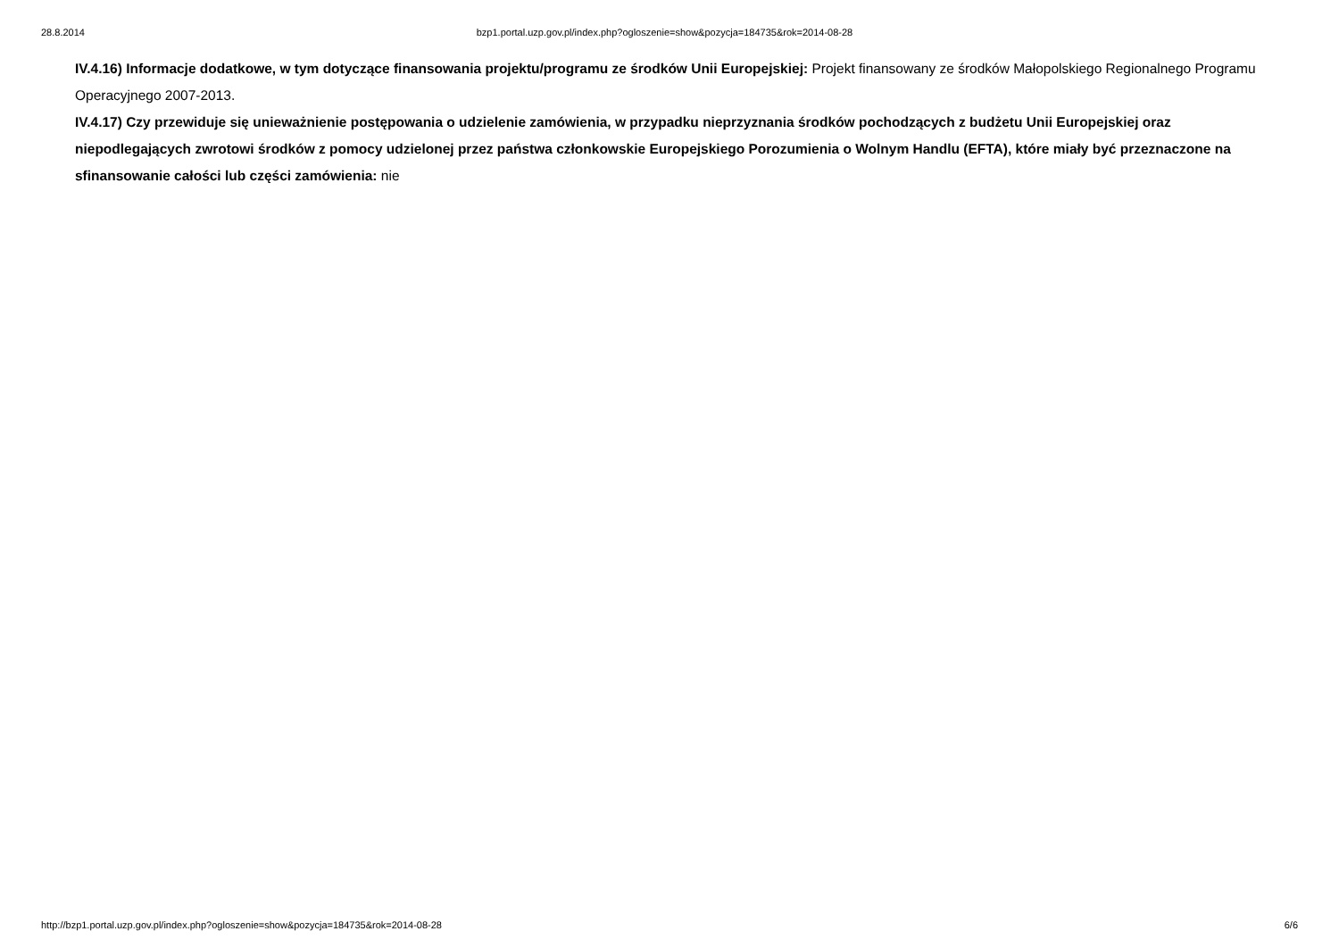28.8.2014 bzp1.portal.uzp.gov.pl/index.php?ogloszenie=show&pozycja=184735&rok=2014-08-28
IV.4.16) Informacje dodatkowe, w tym dotyczące finansowania projektu/programu ze środków Unii Europejskiej: Projekt finansowany ze środków Małopolskiego Regionalnego Programu Operacyjnego 2007-2013.
IV.4.17) Czy przewiduje się unieważnienie postępowania o udzielenie zamówienia, w przypadku nieprzyznania środków pochodzących z budżetu Unii Europejskiej oraz niepodlegających zwrotowi środków z pomocy udzielonej przez państwa członkowskie Europejskiego Porozumienia o Wolnym Handlu (EFTA), które miały być przeznaczone na sfinansowanie całości lub części zamówienia: nie
http://bzp1.portal.uzp.gov.pl/index.php?ogloszenie=show&pozycja=184735&rok=2014-08-28 6/6